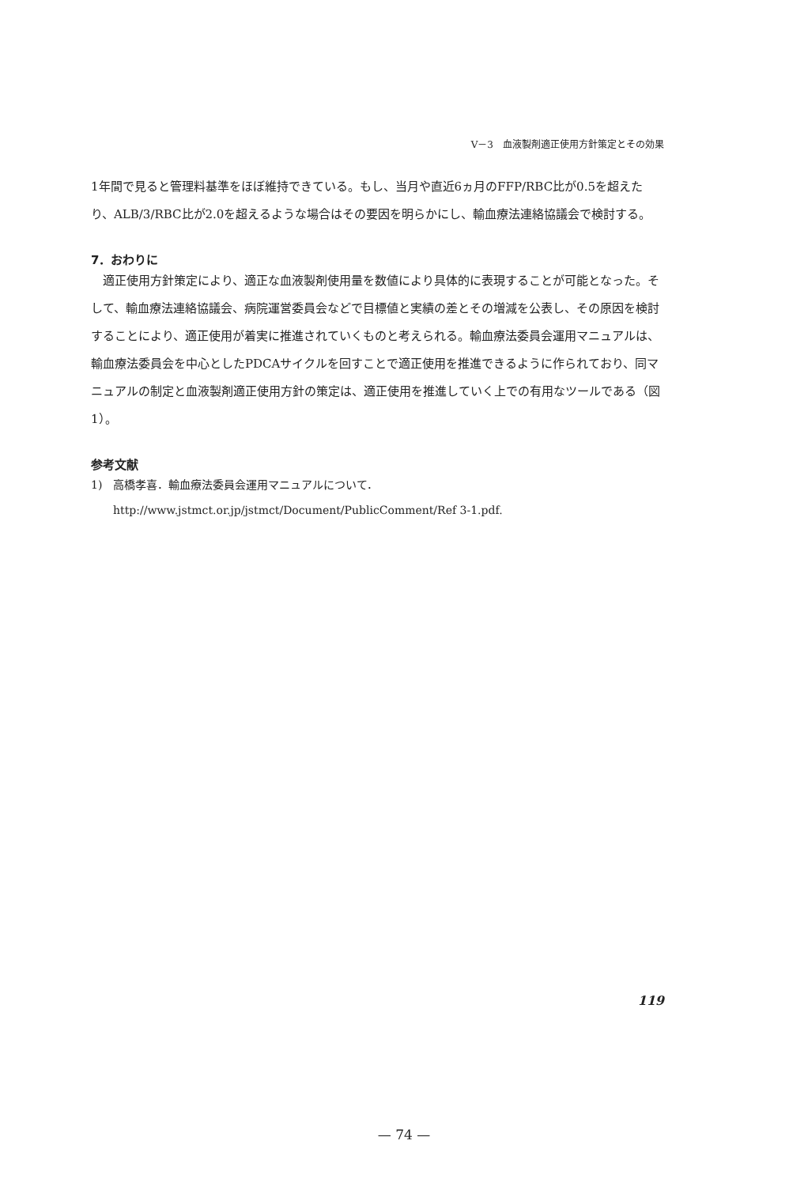V－3　血液製剤適正使用方針策定とその効果
1年間で見ると管理料基準をほぼ維持できている。もし、当月や直近6ヵ月のFFP/RBC比が0.5を超えたり、ALB/3/RBC比が2.0を超えるような場合はその要因を明らかにし、輸血療法連絡協議会で検討する。
7．おわりに
　適正使用方針策定により、適正な血液製剤使用量を数値により具体的に表現することが可能となった。そして、輸血療法連絡協議会、病院運営委員会などで目標値と実績の差とその増減を公表し、その原因を検討することにより、適正使用が着実に推進されていくものと考えられる。輸血療法委員会運用マニュアルは、輸血療法委員会を中心としたPDCAサイクルを回すことで適正使用を推進できるように作られており、同マニュアルの制定と血液製剤適正使用方針の策定は、適正使用を推進していく上での有用なツールである（図1）。
参考文献
1)　高橋孝喜．輸血療法委員会運用マニュアルについて．
　　http://www.jstmct.or.jp/jstmct/Document/PublicComment/Ref 3-1.pdf.
119
— 74 —